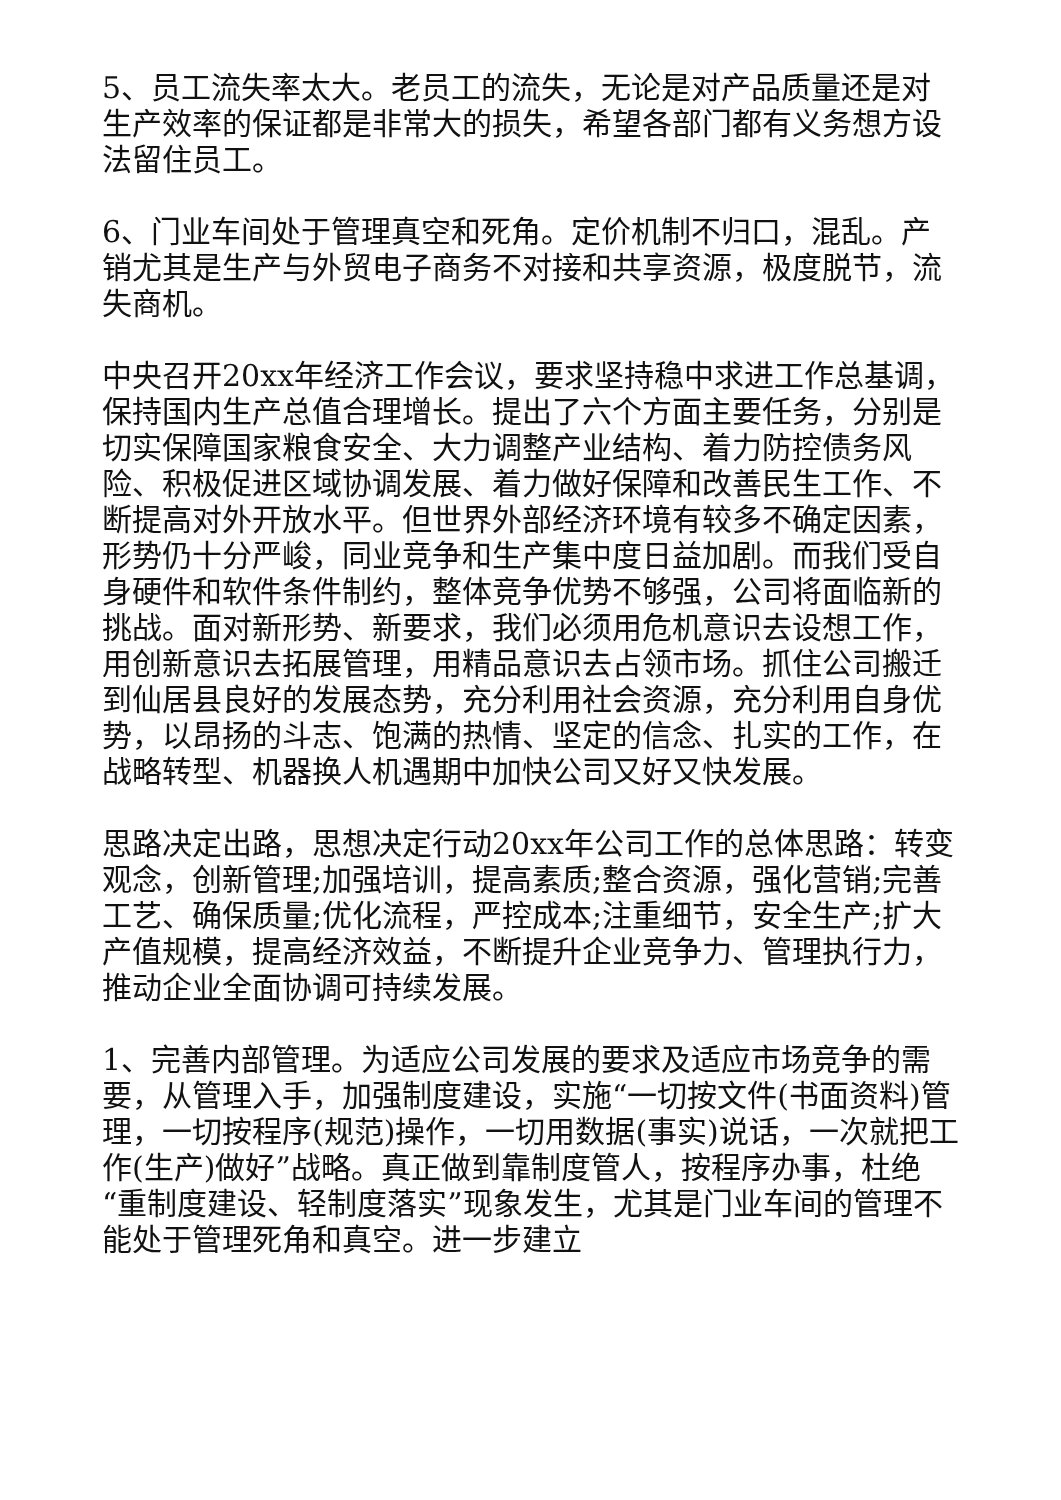5、员工流失率太大。老员工的流失，无论是对产品质量还是对生产效率的保证都是非常大的损失，希望各部门都有义务想方设法留住员工。
6、门业车间处于管理真空和死角。定价机制不归口，混乱。产销尤其是生产与外贸电子商务不对接和共享资源，极度脱节，流失商机。
中央召开20xx年经济工作会议，要求坚持稳中求进工作总基调，保持国内生产总值合理增长。提出了六个方面主要任务，分别是切实保障国家粮食安全、大力调整产业结构、着力防控债务风险、积极促进区域协调发展、着力做好保障和改善民生工作、不断提高对外开放水平。但世界外部经济环境有较多不确定因素，形势仍十分严峻，同业竞争和生产集中度日益加剧。而我们受自身硬件和软件条件制约，整体竞争优势不够强，公司将面临新的挑战。面对新形势、新要求，我们必须用危机意识去设想工作，用创新意识去拓展管理，用精品意识去占领市场。抓住公司搬迁到仙居县良好的发展态势，充分利用社会资源，充分利用自身优势，以昂扬的斗志、饱满的热情、坚定的信念、扎实的工作，在战略转型、机器换人机遇期中加快公司又好又快发展。
思路决定出路，思想决定行动20xx年公司工作的总体思路：转变观念，创新管理;加强培训，提高素质;整合资源，强化营销;完善工艺、确保质量;优化流程，严控成本;注重细节，安全生产;扩大产值规模，提高经济效益，不断提升企业竞争力、管理执行力，推动企业全面协调可持续发展。
1、完善内部管理。为适应公司发展的要求及适应市场竞争的需要，从管理入手，加强制度建设，实施“一切按文件(书面资料)管理，一切按程序(规范)操作，一切用数据(事实)说话，一次就把工作(生产)做好”战略。真正做到靠制度管人，按程序办事，杜绝“重制度建设、轻制度落实”现象发生，尤其是门业车间的管理不能处于管理死角和真空。进一步建立